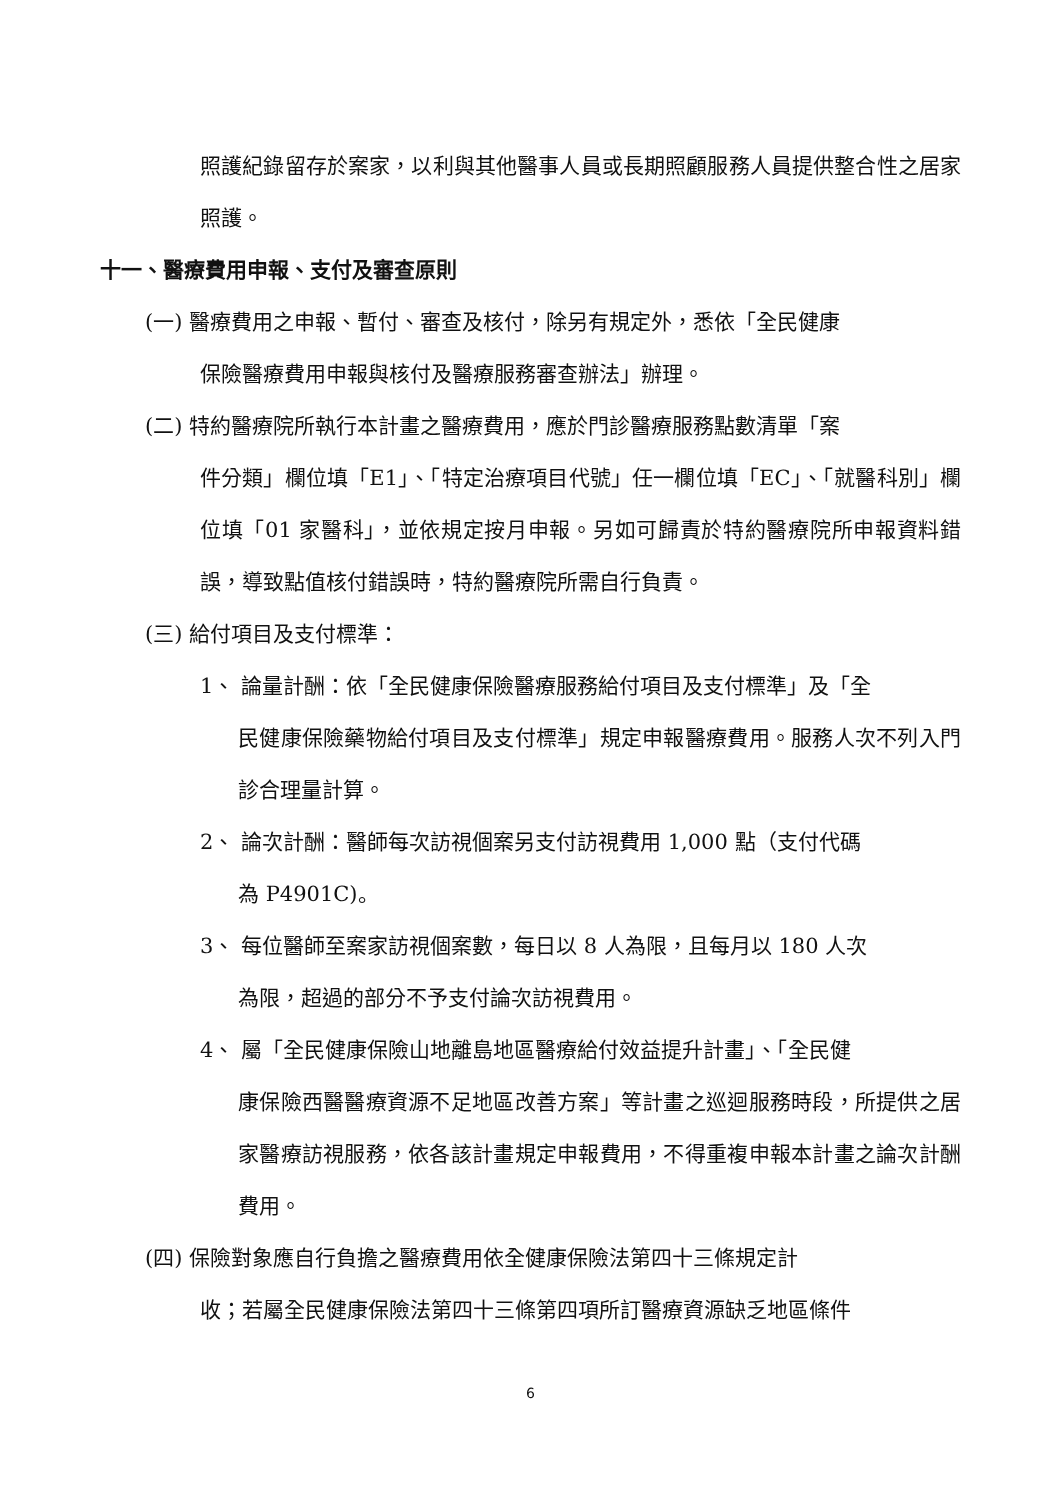照護紀錄留存於案家，以利與其他醫事人員或長期照顧服務人員提供整合性之居家照護。
十一、醫療費用申報、支付及審查原則
(一) 醫療費用之申報、暫付、審查及核付，除另有規定外，悉依「全民健康
保險醫療費用申報與核付及醫療服務審查辦法」辦理。
(二) 特約醫療院所執行本計畫之醫療費用，應於門診醫療服務點數清單「案
件分類」欄位填「E1」、「特定治療項目代號」任一欄位填「EC」、「就醫科別」欄位填「01 家醫科」，並依規定按月申報。另如可歸責於特約醫療院所申報資料錯誤，導致點值核付錯誤時，特約醫療院所需自行負責。
(三) 給付項目及支付標準：
1、 論量計酬：依「全民健康保險醫療服務給付項目及支付標準」及「全
民健康保險藥物給付項目及支付標準」規定申報醫療費用。服務人次不列入門診合理量計算。
2、 論次計酬：醫師每次訪視個案另支付訪視費用 1,000 點（支付代碼
為 P4901C)。
3、 每位醫師至案家訪視個案數，每日以 8 人為限，且每月以 180 人次
為限，超過的部分不予支付論次訪視費用。
4、 屬「全民健康保險山地離島地區醫療給付效益提升計畫」、「全民健
康保險西醫醫療資源不足地區改善方案」等計畫之巡迴服務時段，所提供之居家醫療訪視服務，依各該計畫規定申報費用，不得重複申報本計畫之論次計酬費用。
(四) 保險對象應自行負擔之醫療費用依全健康保險法第四十三條規定計
收；若屬全民健康保險法第四十三條第四項所訂醫療資源缺乏地區條件
6